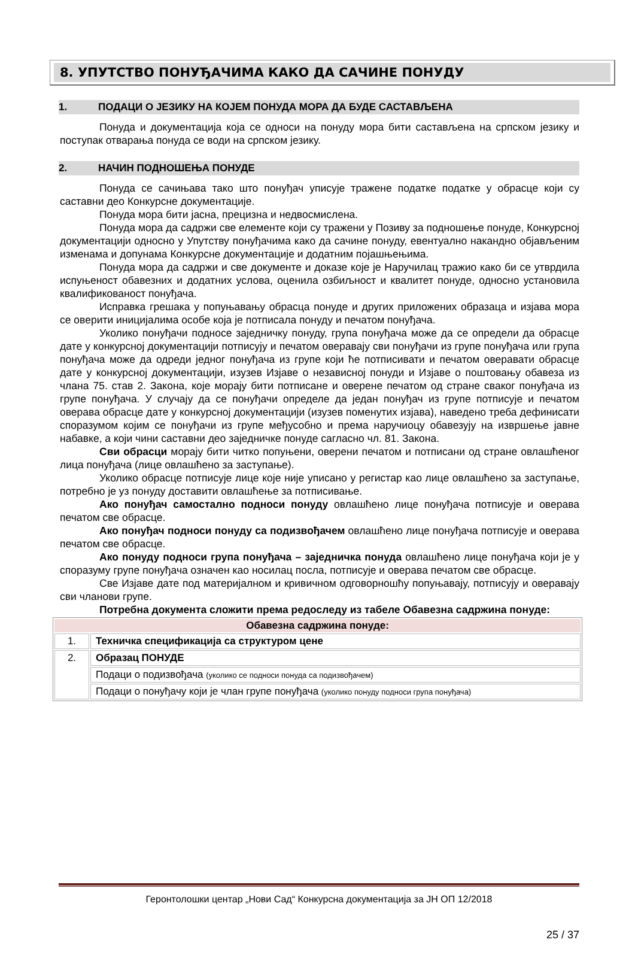8. УПУТСТВО ПОНУЂАЧИМА КАКО ДА САЧИНЕ ПОНУДУ
1. ПОДАЦИ О ЈЕЗИКУ НА КОЈЕМ ПОНУДА МОРА ДА БУДЕ САСТАВЉЕНА
Понуда и документација која се односи на понуду мора бити састављена на српском језику и поступак отварања понуда се води на српском језику.
2. НАЧИН ПОДНОШЕЊА ПОНУДЕ
Понуда се сачињава тако што понуђач уписује тражене податке податке у обрасце који су саставни део Конкурсне документације.
Понуда мора бити јасна, прецизна и недвосмислена.
Понуда мора да садржи све елементе који су тражени у Позиву за подношење понуде, Конкурсној документацији односно у Упутству понуђачима како да сачине понуду, евентуално накандно објављеним изменама и допунама Конкурсне документације и додатним појашњењима.
Понуда мора да садржи и све документе и доказе које је Наручилац тражио како би се утврдила испуњеност обавезних и додатних услова, оценила озбиљност и квалитет понуде, односно установила квалификованост понуђача.
Исправка грешака у попуњавању обрасца понуде и других приложених образаца и изјава мора се оверити иницијалима особе која је потписала понуду и печатом понуђача.
Уколико понуђачи подносе заједничку понуду, група понуђача може да се определи да обрасце дате у конкурсној документацији потписују и печатом оверавају сви понуђачи из групе понуђача или група понуђача може да одреди једног понуђача из групе који ће потписивати и печатом оверавати обрасце дате у конкурсној документацији, изузев Изјаве о независној понуди и Изјаве о поштовању обавеза из члана 75. став 2. Закона, које морају бити потписане и оверене печатом од стране сваког понуђача из групе понуђача. У случају да се понуђачи определе да један понуђач из групе потписује и печатом оверава обрасце дате у конкурсној документацији (изузев поменутих изјава), наведено треба дефинисати споразумом којим се понуђачи из групе међусобно и према наручиоцу обавезују на извршење јавне набавке, а који чини саставни део заједничке понуде сагласно чл. 81. Закона.
Сви обрасци морају бити читко попуњени, оверени печатом и потписани од стране овлашћеног лица понуђача (лице овлашћено за заступање).
Уколико обрасце потписује лице које није уписано у регистар као лице овлашћено за заступање, потребно је уз понуду доставити овлашћење за потписивање.
Ако понуђач самостално подноси понуду овлашћено лице понуђача потписује и оверава печатом све обрасце.
Ако понуђач подноси понуду са подизвођачем овлашћено лице понуђача потписује и оверава печатом све обрасце.
Ако понуду подноси група понуђача – заједничка понуда овлашћено лице понуђача који је у споразуму групе понуђача означен као носилац посла, потписује и оверава печатом све обрасце.
Све Изјаве дате под материјалном и кривичном одговорношћу попуњавају, потписују и оверавају сви чланови групе.
Потребна документа сложити према редоследу из табеле Обавезна садржина понуде:
| Обавезна садржина понуде: | |
| --- | --- |
| 1. | Техничка спецификација са структуром цене |
| 2. | Образац ПОНУДЕ |
| | Подаци о подизвођача (уколико се подноси понуда са подизвођачем) |
| | Подаци о понуђачу који је члан групе понуђача (уколико понуду подноси група понуђача) |
Геронтолошки центар „Нови Сад“ Конкурсна документација за ЈН ОП 12/2018
25 / 37